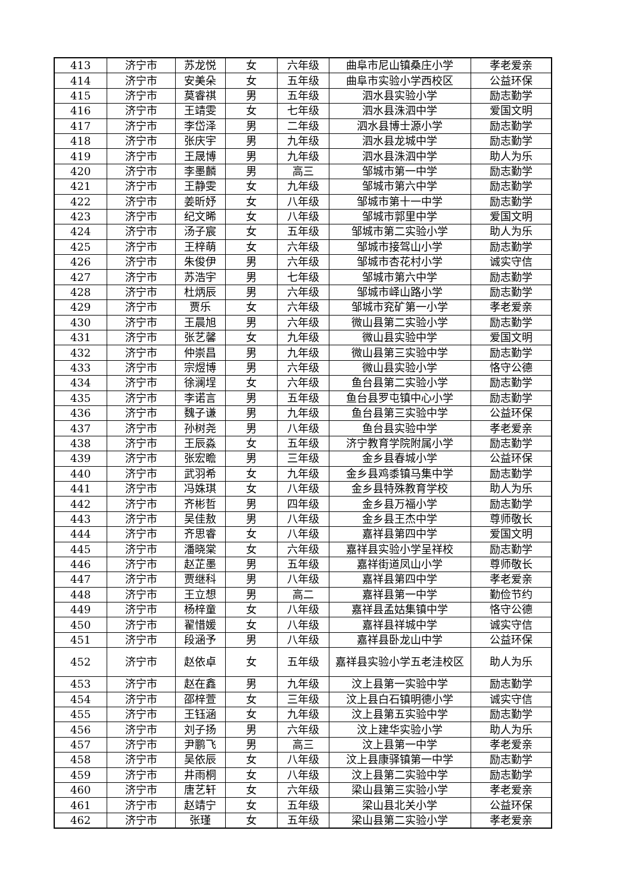| 413 | 济宁市 | 苏龙悦 | 女 | 六年级 | 曲阜市尼山镇桑庄小学 | 孝老爱亲 |
| 414 | 济宁市 | 安美朵 | 女 | 五年级 | 曲阜市实验小学西校区 | 公益环保 |
| 415 | 济宁市 | 莫睿祺 | 男 | 五年级 | 泗水县实验小学 | 励志勤学 |
| 416 | 济宁市 | 王靖雯 | 女 | 七年级 | 泗水县洙泗中学 | 爱国文明 |
| 417 | 济宁市 | 李岱泽 | 男 | 二年级 | 泗水县博士源小学 | 励志勤学 |
| 418 | 济宁市 | 张庆宇 | 男 | 九年级 | 泗水县龙城中学 | 励志勤学 |
| 419 | 济宁市 | 王晟博 | 男 | 九年级 | 泗水县洙泗中学 | 助人为乐 |
| 420 | 济宁市 | 李墨麟 | 男 | 高三 | 邹城市第一中学 | 励志勤学 |
| 421 | 济宁市 | 王静雯 | 女 | 九年级 | 邹城市第六中学 | 励志勤学 |
| 422 | 济宁市 | 姜昕妤 | 女 | 八年级 | 邹城市第十一中学 | 励志勤学 |
| 423 | 济宁市 | 纪文晞 | 女 | 八年级 | 邹城市郭里中学 | 爱国文明 |
| 424 | 济宁市 | 汤子宸 | 女 | 五年级 | 邹城市第二实验小学 | 助人为乐 |
| 425 | 济宁市 | 王梓萌 | 女 | 六年级 | 邹城市接驾山小学 | 励志勤学 |
| 426 | 济宁市 | 朱俊伊 | 男 | 六年级 | 邹城市杏花村小学 | 诚实守信 |
| 427 | 济宁市 | 苏浩宇 | 男 | 七年级 | 邹城市第六中学 | 励志勤学 |
| 428 | 济宁市 | 杜炳辰 | 男 | 六年级 | 邹城市峄山路小学 | 励志勤学 |
| 429 | 济宁市 | 贾乐 | 女 | 六年级 | 邹城市兖矿第一小学 | 孝老爱亲 |
| 430 | 济宁市 | 王晨旭 | 男 | 六年级 | 微山县第二实验小学 | 励志勤学 |
| 431 | 济宁市 | 张艺馨 | 女 | 九年级 | 微山县实验中学 | 爱国文明 |
| 432 | 济宁市 | 仲崇昌 | 男 | 九年级 | 微山县第三实验中学 | 励志勤学 |
| 433 | 济宁市 | 宗煜博 | 男 | 六年级 | 微山县实验小学 | 恪守公德 |
| 434 | 济宁市 | 徐澜埕 | 女 | 六年级 | 鱼台县第二实验小学 | 励志勤学 |
| 435 | 济宁市 | 李诺言 | 男 | 五年级 | 鱼台县罗屯镇中心小学 | 励志勤学 |
| 436 | 济宁市 | 魏子谦 | 男 | 九年级 | 鱼台县第三实验中学 | 公益环保 |
| 437 | 济宁市 | 孙树尧 | 男 | 八年级 | 鱼台县实验中学 | 孝老爱亲 |
| 438 | 济宁市 | 王辰淼 | 女 | 五年级 | 济宁教育学院附属小学 | 励志勤学 |
| 439 | 济宁市 | 张宏瞻 | 男 | 三年级 | 金乡县春城小学 | 公益环保 |
| 440 | 济宁市 | 武羽希 | 女 | 九年级 | 金乡县鸡黍镇马集中学 | 励志勤学 |
| 441 | 济宁市 | 冯姝琪 | 女 | 八年级 | 金乡县特殊教育学校 | 助人为乐 |
| 442 | 济宁市 | 齐彬哲 | 男 | 四年级 | 金乡县万福小学 | 励志勤学 |
| 443 | 济宁市 | 吴佳敖 | 男 | 八年级 | 金乡县王杰中学 | 尊师敬长 |
| 444 | 济宁市 | 齐思睿 | 女 | 八年级 | 嘉祥县第四中学 | 爱国文明 |
| 445 | 济宁市 | 潘晓棠 | 女 | 六年级 | 嘉祥县实验小学呈祥校 | 励志勤学 |
| 446 | 济宁市 | 赵芷墨 | 男 | 五年级 | 嘉祥街道凤山小学 | 尊师敬长 |
| 447 | 济宁市 | 贾继科 | 男 | 八年级 | 嘉祥县第四中学 | 孝老爱亲 |
| 448 | 济宁市 | 王立想 | 男 | 高二 | 嘉祥县第一中学 | 勤俭节约 |
| 449 | 济宁市 | 杨梓童 | 女 | 八年级 | 嘉祥县孟姑集镇中学 | 恪守公德 |
| 450 | 济宁市 | 翟惜媛 | 女 | 八年级 | 嘉祥县祥城中学 | 诚实守信 |
| 451 | 济宁市 | 段涵予 | 男 | 八年级 | 嘉祥县卧龙山中学 | 公益环保 |
| 452 | 济宁市 | 赵依卓 | 女 | 五年级 | 嘉祥县实验小学五老洼校区 | 助人为乐 |
| 453 | 济宁市 | 赵在鑫 | 男 | 九年级 | 汶上县第一实验中学 | 励志勤学 |
| 454 | 济宁市 | 邵梓萱 | 女 | 三年级 | 汶上县白石镇明德小学 | 诚实守信 |
| 455 | 济宁市 | 王钰涵 | 女 | 九年级 | 汶上县第五实验中学 | 励志勤学 |
| 456 | 济宁市 | 刘子扬 | 男 | 六年级 | 汶上建华实验小学 | 助人为乐 |
| 457 | 济宁市 | 尹鹏飞 | 男 | 高三 | 汶上县第一中学 | 孝老爱亲 |
| 458 | 济宁市 | 吴依辰 | 女 | 八年级 | 汶上县康驿镇第一中学 | 励志勤学 |
| 459 | 济宁市 | 井雨桐 | 女 | 八年级 | 汶上县第二实验中学 | 励志勤学 |
| 460 | 济宁市 | 唐艺轩 | 女 | 六年级 | 梁山县第三实验小学 | 孝老爱亲 |
| 461 | 济宁市 | 赵靖宁 | 女 | 五年级 | 梁山县北关小学 | 公益环保 |
| 462 | 济宁市 | 张瑾 | 女 | 五年级 | 梁山县第二实验小学 | 孝老爱亲 |